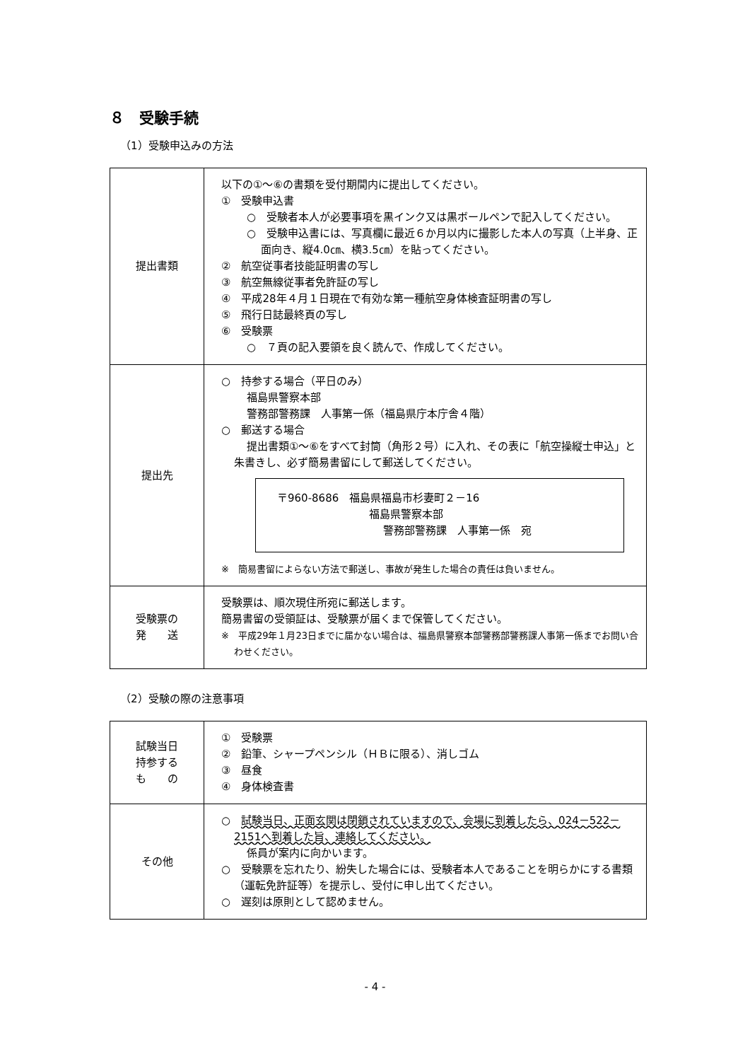８　受験手続
（1）受験申込みの方法
| 提出書類 | 以下の①～⑥の書類を受付期間内に提出してください。 ① 受験申込書 ○ 受験者本人が必要事項を黒インク又は黒ボールペンで記入してください。 ○ 受験申込書には、写真欄に最近６か月以内に撮影した本人の写真（上半身、正面向き、縦4.0㎝、横3.5㎝）を貼ってください。 ② 航空従事者技能証明書の写し ③ 航空無線従事者免許証の写し ④ 平成28年４月１日現在で有効な第一種航空身体検査証明書の写し ⑤ 飛行日誌最終頁の写し ⑥ 受験票 ○ ７頁の記入要領を良く読んで、作成してください。 |
| 提出先 | ○ 持参する場合（平日のみ） 福島県警察本部 警務部警務課 人事第一係（福島県庁本庁舎４階） ○ 郵送する場合 提出書類①～⑥をすべて封筒（角形２号）に入れ、その表に「航空操縦士申込」と朱書きし、必ず簡易書留にして郵送してください。 〒960-8686 福島県福島市杉妻町２－16 福島県警察本部 警務部警務課 人事第一係 宛 ※ 簡易書留によらない方法で郵送し、事故が発生した場合の責任は負いません。 |
| 受験票の 発 送 | 受験票は、順次現住所宛に郵送します。 簡易書留の受領証は、受験票が届くまで保管してください。 ※ 平成29年１月23日までに届かない場合は、福島県警察本部警務部警務課人事第一係までお問い合わせください。 |
（2）受験の際の注意事項
| 試験当日 持参する も の | ① 受験票 ② 鉛筆、シャープペンシル（ＨＢに限る）、消しゴム ③ 昼食 ④ 身体検査書 |
| その他 | ○ 試験当日、正面玄関は閉鎖されていますので、会場に到着したら、024－522－2151へ到着した旨、連絡してください。 係員が案内に向かいます。 ○ 受験票を忘れたり、紛失した場合には、受験者本人であることを明らかにする書類（運転免許証等）を提示し、受付に申し出てください。 ○ 遅刻は原則として認めません。 |
- 4 -